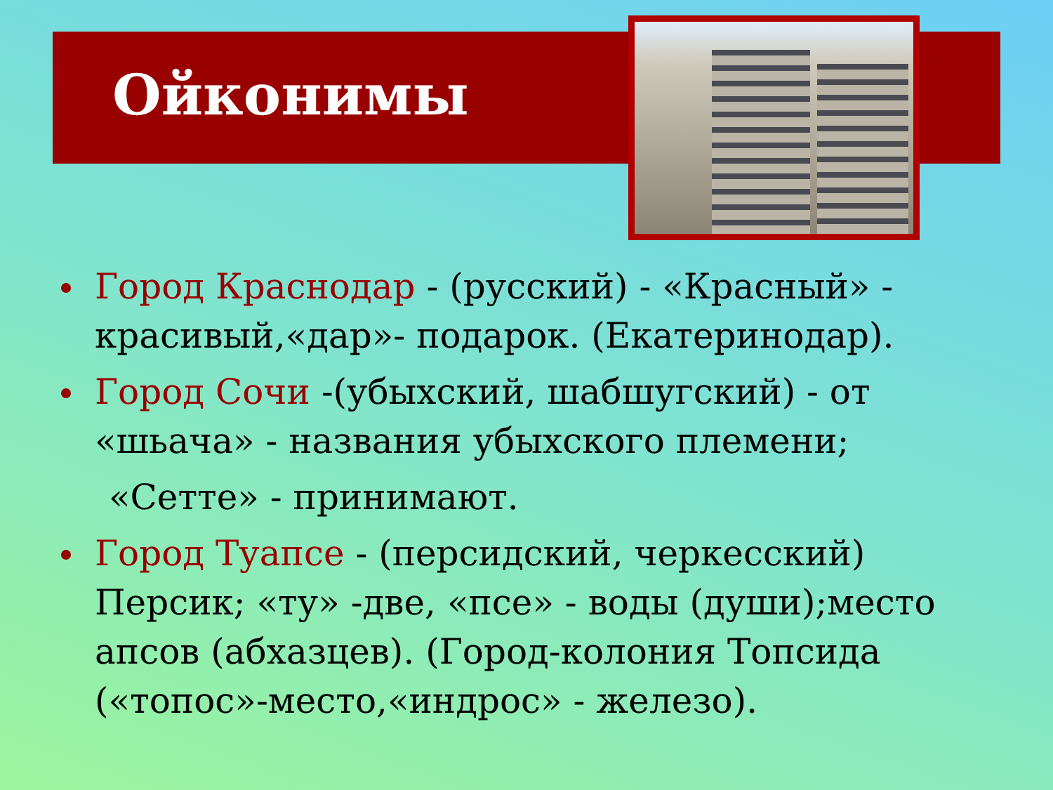Ойконимы
Город Краснодар - (русский) - «Красный» - красивый,«дар»- подарок. (Екатеринодар).
Город Сочи -(убыхский, шабшугский) - от «шьача» - названия убыхского племени;
«Сетте» - принимают.
Город Туапсе - (персидский, черкесский) Персик; «ту» -две, «псе» - воды (души);место апсов (абхазцев). (Город-колония Топсида («топос»-место,«индрос» - железо).